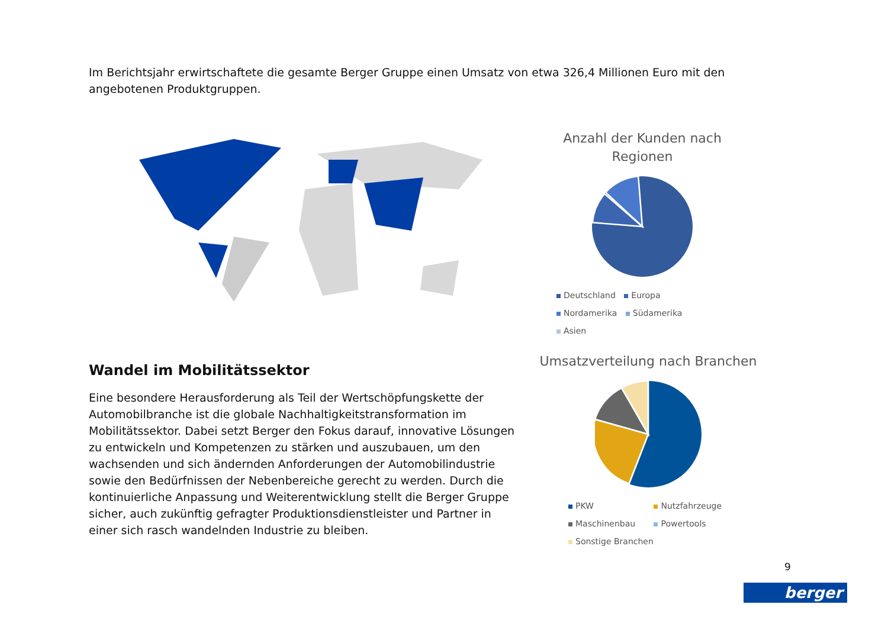Im Berichtsjahr erwirtschaftete die gesamte Berger Gruppe einen Umsatz von etwa 326,4 Millionen Euro mit den angebotenen Produktgruppen.
Anzahl der Kunden nach Regionen
Deutschland Europa
Nordamerika Südamerika
Asien
Umsatzverteilung nach Branchen
PKW Nutzfahrzeuge
Maschinenbau Powertools
Sonstige Branchen
Wandel im Mobilitätssektor
Eine besondere Herausforderung als Teil der Wertschöpfungskette der Automobilbranche ist die globale Nachhaltigkeitstransformation im Mobilitätssektor. Dabei setzt Berger den Fokus darauf, innovative Lösungen zu entwickeln und Kompetenzen zu stärken und auszubauen, um den wachsenden und sich ändernden Anforderungen der Automobilindustrie sowie den Bedürfnissen der Nebenbereiche gerecht zu werden. Durch die kontinuierliche Anpassung und Weiterentwicklung stellt die Berger Gruppe sicher, auch zukünftig gefragter Produktionsdienstleister und Partner in einer sich rasch wandelnden Industrie zu bleiben.
9
berger